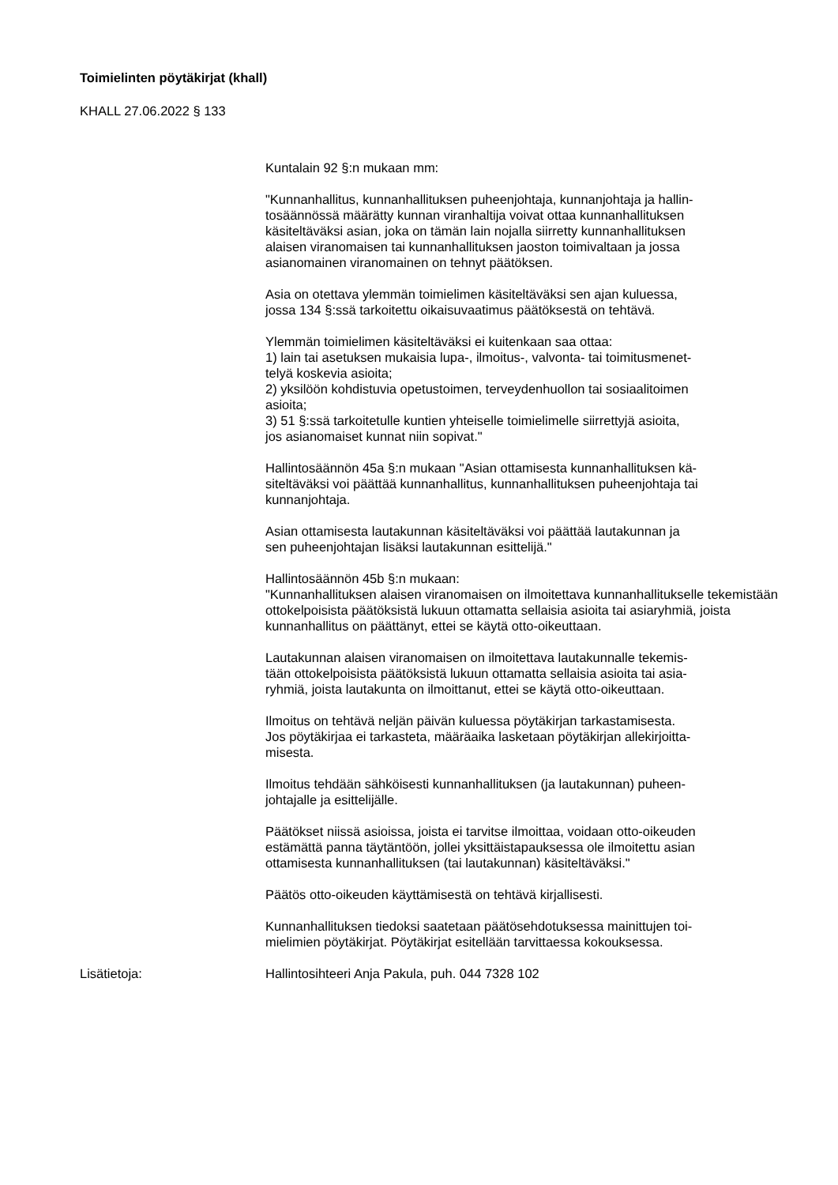Toimielinten pöytäkirjat (khall)
KHALL 27.06.2022 § 133
Kuntalain 92 §:n mukaan mm:
"Kunnanhallitus, kunnanhallituksen puheenjohtaja, kunnanjohtaja ja hallin-
tosäännössä määrätty kunnan viranhaltija voivat ottaa kunnanhallituksen
käsiteltäväksi asian, joka on tämän lain nojalla siirretty kunnanhallituksen
alaisen viranomaisen tai kunnanhallituksen jaoston toimivaltaan ja jossa
asianomainen viranomainen on tehnyt päätöksen.
Asia on otettava ylemmän toimielimen käsiteltäväksi sen ajan kuluessa,
jossa 134 §:ssä tarkoitettu oikaisuvaatimus päätöksestä on tehtävä.
Ylemmän toimielimen käsiteltäväksi ei kuitenkaan saa ottaa:
1) lain tai asetuksen mukaisia lupa-, ilmoitus-, valvonta- tai toimitusmenet-
telyä koskevia asioita;
2) yksilöön kohdistuvia opetustoimen, terveydenhuollon tai sosiaalitoimen
asioita;
3) 51 §:ssä tarkoitetulle kuntien yhteiselle toimielimelle siirrettyjä asioita,
jos asianomaiset kunnat niin sopivat."
Hallintosäännön 45a §:n mukaan "Asian ottamisesta kunnanhallituksen kä-
siteltäväksi voi päättää kunnanhallitus, kunnanhallituksen puheenjohtaja tai
kunnanjohtaja.
Asian ottamisesta lautakunnan käsiteltäväksi voi päättää lautakunnan ja
sen puheenjohtajan lisäksi lautakunnan esittelijä."
Hallintosäännön 45b §:n mukaan:
"Kunnanhallituksen alaisen viranomaisen on ilmoitettava kunnanhallitukselle tekemistään ottokelpoisista päätöksistä lukuun ottamatta sellaisia asioita tai asiaryhmiä, joista kunnanhallitus on päättänyt, ettei se käytä otto-oikeuttaan.
Lautakunnan alaisen viranomaisen on ilmoitettava lautakunnalle tekemis-
tään ottokelpoisista päätöksistä lukuun ottamatta sellaisia asioita tai asia-
ryhmiä, joista lautakunta on ilmoittanut, ettei se käytä otto-oikeuttaan.
Ilmoitus on tehtävä neljän päivän kuluessa pöytäkirjan tarkastamisesta.
Jos pöytäkirjaa ei tarkasteta, määräaika lasketaan pöytäkirjan allekirjoitta-
misesta.
Ilmoitus tehdään sähköisesti kunnanhallituksen (ja lautakunnan) puheen-
johtajalle ja esittelijälle.
Päätökset niissä asioissa, joista ei tarvitse ilmoittaa, voidaan otto-oikeuden
estämättä panna täytäntöön, jollei yksittäistapauksessa ole ilmoitettu asian
ottamisesta kunnanhallituksen (tai lautakunnan) käsiteltäväksi."
Päätös otto-oikeuden käyttämisestä on tehtävä kirjallisesti.
Kunnanhallituksen tiedoksi saatetaan päätösehdotuksessa mainittujen toi-
mielimien pöytäkirjat. Pöytäkirjat esitellään tarvittaessa kokouksessa.
Lisätietoja: Hallintosihteeri Anja Pakula, puh. 044 7328 102